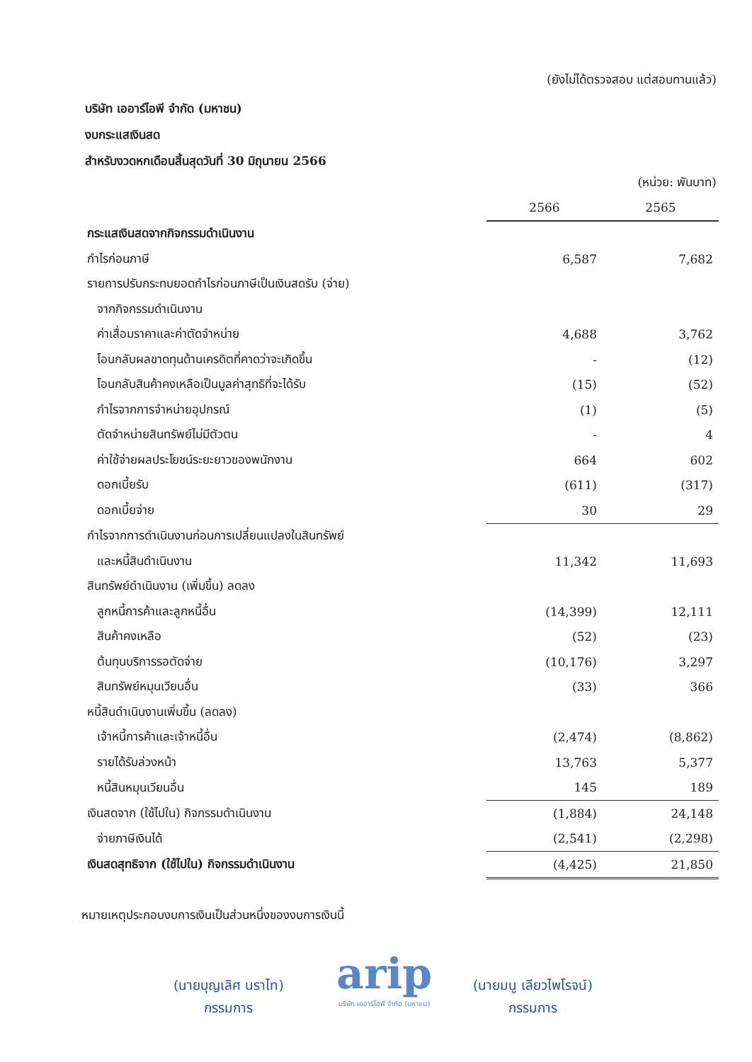(ยังไม่ได้ตรวจสอบ แต่สอบทานแล้ว)
บริษัท เออาร์ไอพี จำกัด (มหาชน)
งบกระแสเงินสด
สำหรับงวดหกเดือนสิ้นสุดวันที่ 30 มิถุนายน 2566
(หน่วย: พันบาท)
| | 2566 | 2565 |
| กระแสเงินสดจากกิจกรรมดำเนินงาน | | |
| กำไรก่อนภาษี | 6,587 | 7,682 |
| รายการปรับกระทบยอดกำไรก่อนภาษีเป็นเงินสดรับ (จ่าย) | | |
| จากกิจกรรมดำเนินงาน | | |
| ค่าเสื่อมราคาและค่าตัดจำหน่าย | 4,688 | 3,762 |
| โอนกลับผลขาดทุนด้านเครดิตที่คาดว่าจะเกิดขึ้น | - | (12) |
| โอนกลับสินค้าคงเหลือเป็นมูลค่าสุทธิที่จะได้รับ | (15) | (52) |
| กำไรจากการจำหน่ายอุปกรณ์ | (1) | (5) |
| ตัดจำหน่ายสินทรัพย์ไม่มีตัวตน | - | 4 |
| ค่าใช้จ่ายผลประโยชน์ระยะยาวของพนักงาน | 664 | 602 |
| ดอกเบี้ยรับ | (611) | (317) |
| ดอกเบี้ยจ่าย | 30 | 29 |
| กำไรจากการดำเนินงานก่อนการเปลี่ยนแปลงในสินทรัพย์ | | |
| และหนี้สินดำเนินงาน | 11,342 | 11,693 |
| สินทรัพย์ดำเนินงาน (เพิ่มขึ้น) ลดลง | | |
| ลูกหนี้การค้าและลูกหนี้อื่น | (14,399) | 12,111 |
| สินค้าคงเหลือ | (52) | (23) |
| ต้นทุนบริการรอตัดจ่าย | (10,176) | 3,297 |
| สินทรัพย์หมุนเวียนอื่น | (33) | 366 |
| หนี้สินดำเนินงานเพิ่มขึ้น (ลดลง) | | |
| เจ้าหนี้การค้าและเจ้าหนี้อื่น | (2,474) | (8,862) |
| รายได้รับล่วงหน้า | 13,763 | 5,377 |
| หนี้สินหมุนเวียนอื่น | 145 | 189 |
| เงินสดจาก (ใช้ไปใน) กิจกรรมดำเนินงาน | (1,884) | 24,148 |
| จ่ายภาษีเงินได้ | (2,541) | (2,298) |
| เงินสดสุทธิจาก (ใช้ไปใน) กิจกรรมดำเนินงาน | (4,425) | 21,850 |
หมายเหตุประกอบงบการเงินเป็นส่วนหนึ่งของงบการเงินนี้
(นายบุญเลิศ นราไท)
กรรมการ
arip
บริษัท เออาร์ไอพี จำกัด (มหาชน)
(นายมนู เลียวไพโรจน์)
กรรมการ